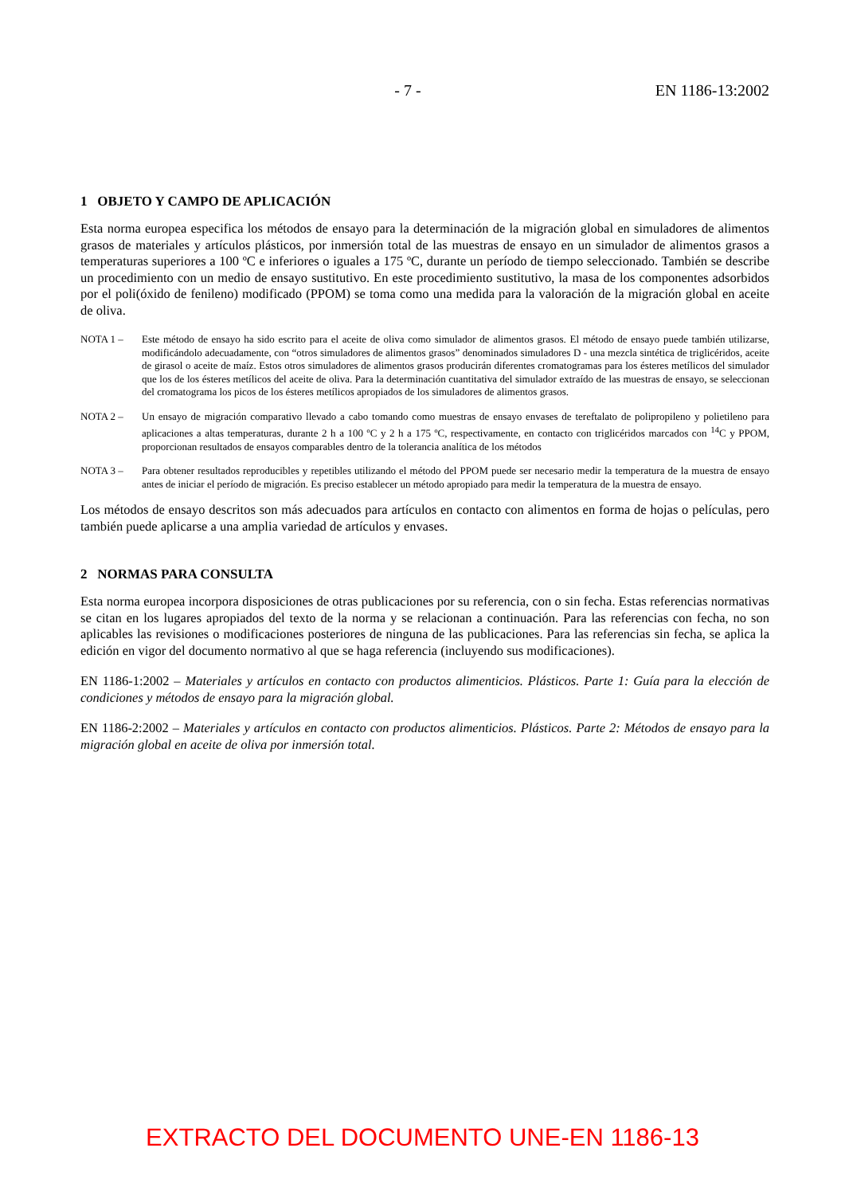- 7 - EN 1186-13:2002
1 OBJETO Y CAMPO DE APLICACIÓN
Esta norma europea especifica los métodos de ensayo para la determinación de la migración global en simuladores de alimentos grasos de materiales y artículos plásticos, por inmersión total de las muestras de ensayo en un simulador de alimentos grasos a temperaturas superiores a 100 ºC e inferiores o iguales a 175 ºC, durante un período de tiempo seleccionado. También se describe un procedimiento con un medio de ensayo sustitutivo. En este procedimiento sustitutivo, la masa de los componentes adsorbidos por el poli(óxido de fenileno) modificado (PPOM) se toma como una medida para la valoración de la migración global en aceite de oliva.
NOTA 1 – Este método de ensayo ha sido escrito para el aceite de oliva como simulador de alimentos grasos. El método de ensayo puede también utilizarse, modificándolo adecuadamente, con “otros simuladores de alimentos grasos” denominados simuladores D - una mezcla sintética de triglicéridos, aceite de girasol o aceite de maíz. Estos otros simuladores de alimentos grasos producirán diferentes cromatogramas para los ésteres metílicos del simulador que los de los ésteres metílicos del aceite de oliva. Para la determinación cuantitativa del simulador extraído de las muestras de ensayo, se seleccionan del cromatograma los picos de los ésteres metílicos apropiados de los simuladores de alimentos grasos.
NOTA 2 – Un ensayo de migración comparativo llevado a cabo tomando como muestras de ensayo envases de tereftalato de polipropileno y polietileno para aplicaciones a altas temperaturas, durante 2 h a 100 ºC y 2 h a 175 ºC, respectivamente, en contacto con triglicéridos marcados con <sup>14</sup>C y PPOM, proporcionan resultados de ensayos comparables dentro de la tolerancia analítica de los métodos
NOTA 3 – Para obtener resultados reproducibles y repetibles utilizando el método del PPOM puede ser necesario medir la temperatura de la muestra de ensayo antes de iniciar el período de migración. Es preciso establecer un método apropiado para medir la temperatura de la muestra de ensayo.
Los métodos de ensayo descritos son más adecuados para artículos en contacto con alimentos en forma de hojas o películas, pero también puede aplicarse a una amplia variedad de artículos y envases.
2 NORMAS PARA CONSULTA
Esta norma europea incorpora disposiciones de otras publicaciones por su referencia, con o sin fecha. Estas referencias normativas se citan en los lugares apropiados del texto de la norma y se relacionan a continuación. Para las referencias con fecha, no son aplicables las revisiones o modificaciones posteriores de ninguna de las publicaciones. Para las referencias sin fecha, se aplica la edición en vigor del documento normativo al que se haga referencia (incluyendo sus modificaciones).
EN 1186-1:2002 – Materiales y artículos en contacto con productos alimenticios. Plásticos. Parte 1: Guía para la elección de condiciones y métodos de ensayo para la migración global.
EN 1186-2:2002 – Materiales y artículos en contacto con productos alimenticios. Plásticos. Parte 2: Métodos de ensayo para la migración global en aceite de oliva por inmersión total.
EXTRACTO DEL DOCUMENTO UNE-EN 1186-13